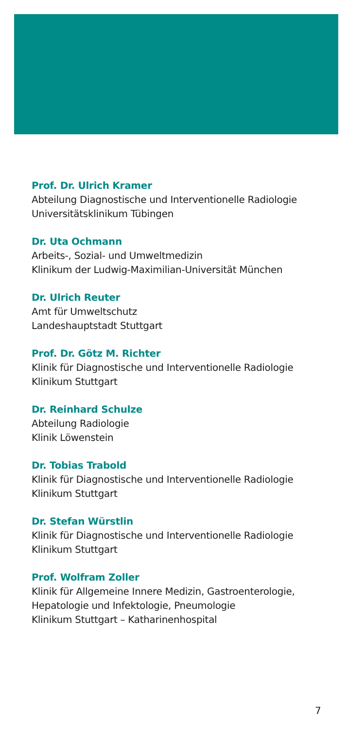Prof. Dr. Ulrich Kramer
Abteilung Diagnostische und Interventionelle Radiologie
Universitätsklinikum Tübingen
Dr. Uta Ochmann
Arbeits-, Sozial- und Umweltmedizin
Klinikum der Ludwig-Maximilian-Universität München
Dr. Ulrich Reuter
Amt für Umweltschutz
Landeshauptstadt Stuttgart
Prof. Dr. Götz M. Richter
Klinik für Diagnostische und Interventionelle Radiologie
Klinikum Stuttgart
Dr. Reinhard Schulze
Abteilung Radiologie
Klinik Löwenstein
Dr. Tobias Trabold
Klinik für Diagnostische und Interventionelle Radiologie
Klinikum Stuttgart
Dr. Stefan Würstlin
Klinik für Diagnostische und Interventionelle Radiologie
Klinikum Stuttgart
Prof. Wolfram Zoller
Klinik für Allgemeine Innere Medizin, Gastroenterologie,
Hepatologie und Infektologie, Pneumologie
Klinikum Stuttgart – Katharinenhospital
7